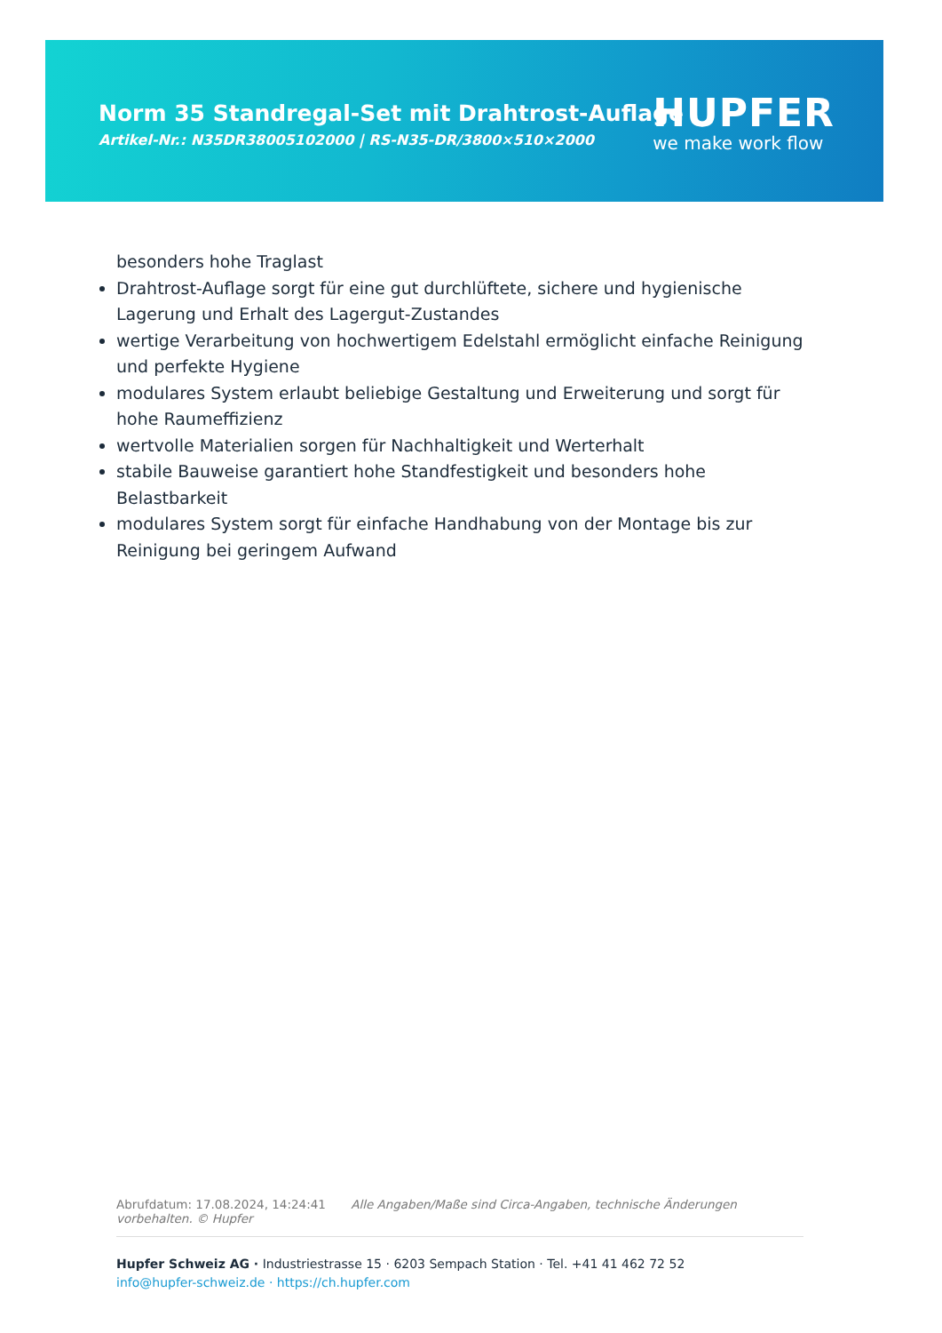Norm 35 Standregal-Set mit Drahtrost-Auflage
Artikel-Nr.: N35DR38005102000 | RS-N35-DR/3800×510×2000
HUPFER
we make work flow
besonders hohe Traglast
Drahtrost-Auflage sorgt für eine gut durchlüftete, sichere und hygienische Lagerung und Erhalt des Lagergut-Zustandes
wertige Verarbeitung von hochwertigem Edelstahl ermöglicht einfache Reinigung und perfekte Hygiene
modulares System erlaubt beliebige Gestaltung und Erweiterung und sorgt für hohe Raumeffizienz
wertvolle Materialien sorgen für Nachhaltigkeit und Werterhalt
stabile Bauweise garantiert hohe Standfestigkeit und besonders hohe Belastbarkeit
modulares System sorgt für einfache Handhabung von der Montage bis zur Reinigung bei geringem Aufwand
Abrufdatum: 17.08.2024, 14:24:41 Alle Angaben/Maße sind Circa-Angaben, technische Änderungen vorbehalten. © Hupfer
Hupfer Schweiz AG · Industriestrasse 15 · 6203 Sempach Station · Tel. +41 41 462 72 52
info@hupfer-schweiz.de · https://ch.hupfer.com